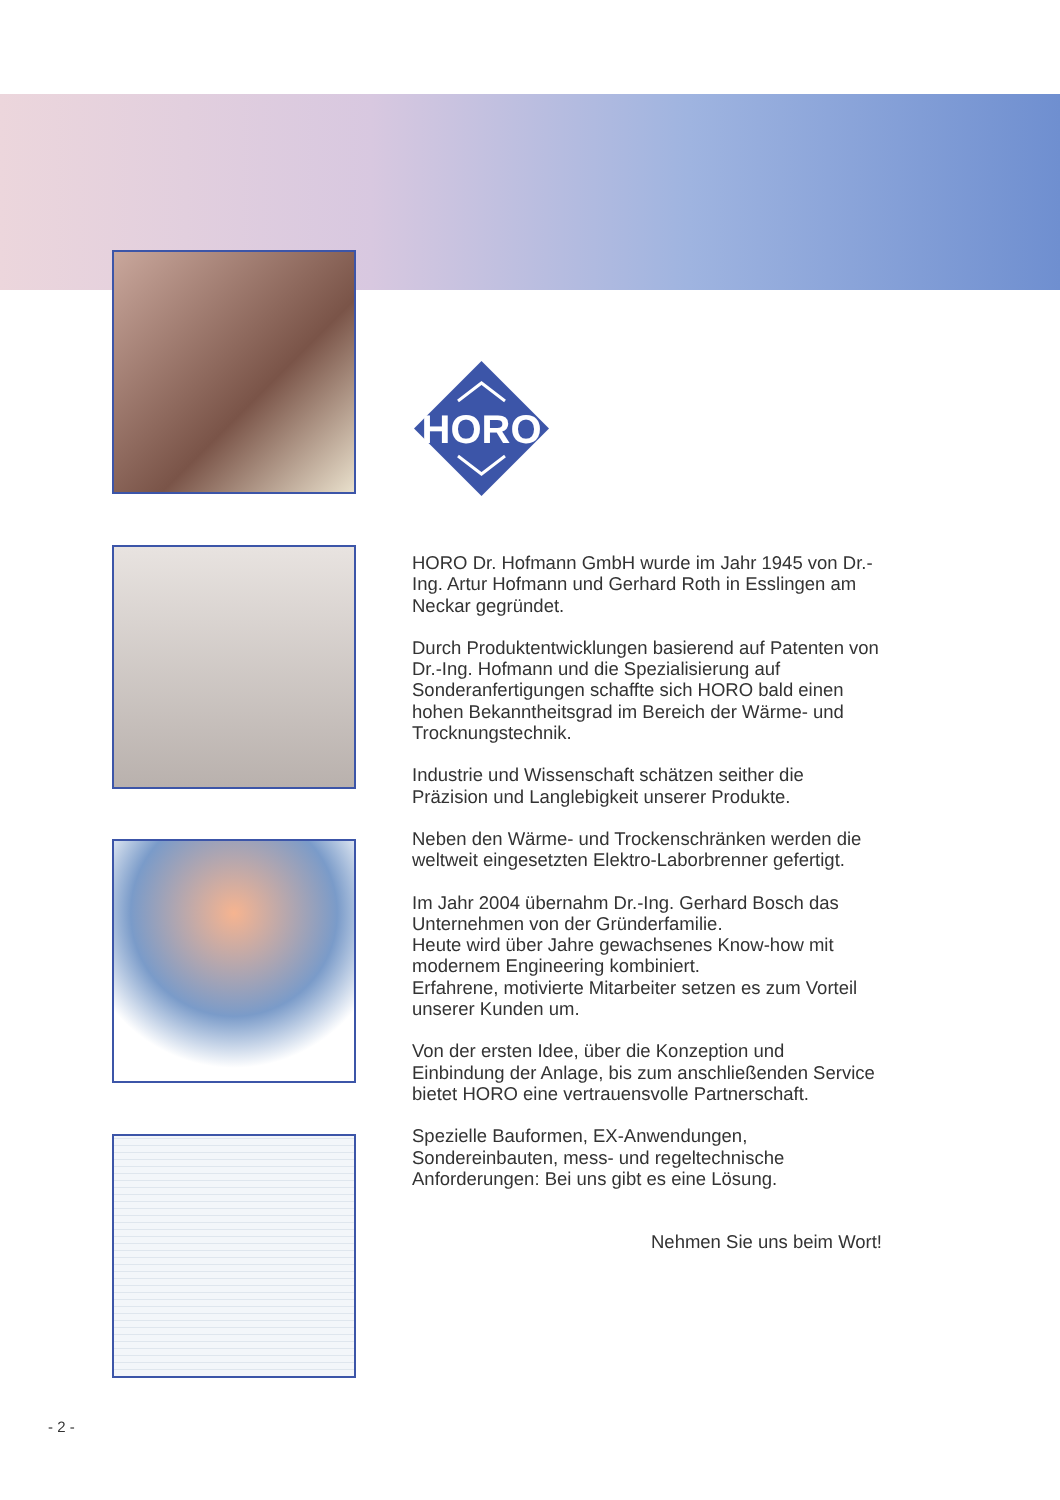HORO
HORO Dr. Hofmann GmbH wurde im Jahr 1945 von Dr.-Ing. Artur Hofmann und Gerhard Roth in Esslingen am Neckar gegründet.
Durch Produktentwicklungen basierend auf Patenten von Dr.-Ing. Hofmann und die Spezialisierung auf Sonderanfertigungen schaffte sich HORO bald einen hohen Bekanntheitsgrad im Bereich der Wärme- und Trocknungstechnik.
Industrie und Wissenschaft schätzen seither die Präzision und Langlebigkeit unserer Produkte.
Neben den Wärme- und Trockenschränken werden die weltweit eingesetzten Elektro-Laborbrenner gefertigt.
Im Jahr 2004 übernahm Dr.-Ing. Gerhard Bosch das Unternehmen von der Gründerfamilie.
Heute wird über Jahre gewachsenes Know-how mit modernem Engineering kombiniert.
Erfahrene, motivierte Mitarbeiter setzen es zum Vorteil unserer Kunden um.
Von der ersten Idee, über die Konzeption und Einbindung der Anlage, bis zum anschließenden Service bietet HORO eine vertrauensvolle Partnerschaft.
Spezielle Bauformen, EX-Anwendungen, Sondereinbauten, mess- und regeltechnische Anforderungen: Bei uns gibt es eine Lösung.
Nehmen Sie uns beim Wort!
- 2 -